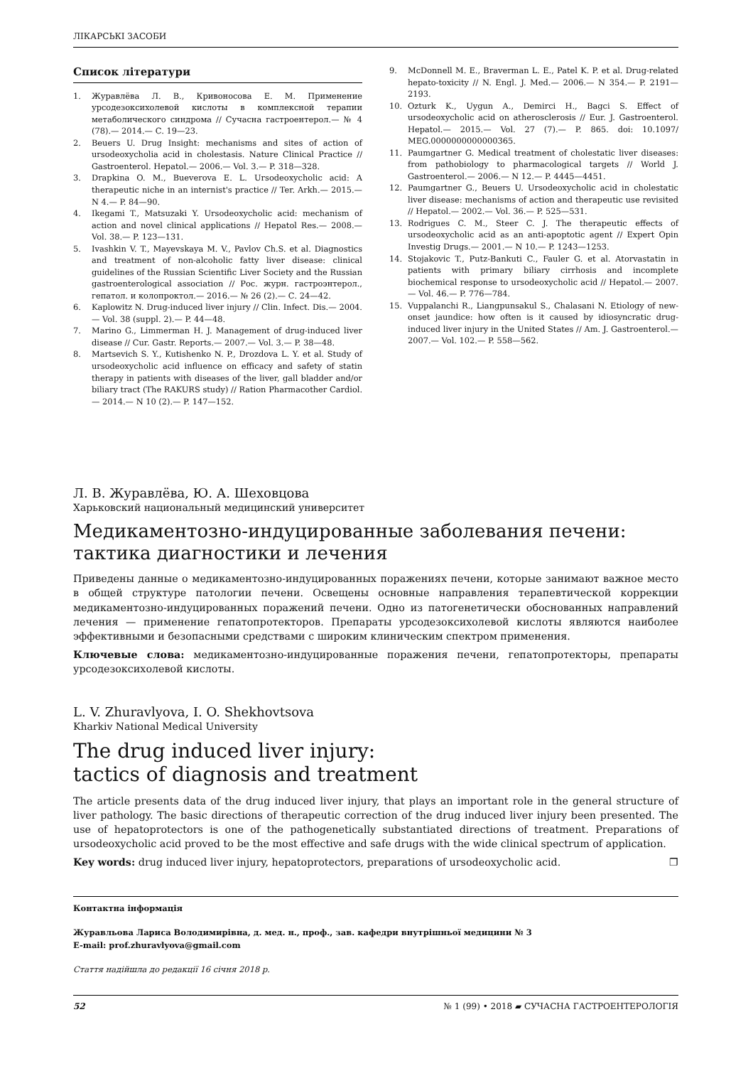ЛІКАРСЬКІ ЗАСОБИ
Список літератури
1. Журавлёва Л. В., Кривоносова Е. М. Применение урсодезоксихолевой кислоты в комплексной терапии метаболического синдрома // Сучасна гастроентерол.— № 4 (78).— 2014.— С. 19—23.
2. Beuers U. Drug Insight: mechanisms and sites of action of ursodeoxycholia acid in cholestasis. Nature Clinical Practice // Gastroenterol. Hepatol.— 2006.— Vol. 3.— P. 318—328.
3. Drapkina O. M., Bueverova E. L. Ursodeoxycholic acid: A therapeutic niche in an internist's practice // Ter. Arkh.— 2015.— N 4.— P. 84—90.
4. Ikegami T., Matsuzaki Y. Ursodeoxycholic acid: mechanism of action and novel clinical applications // Hepatol Res.— 2008.— Vol. 38.— P. 123—131.
5. Ivashkin V. T., Mayevskaya M. V., Pavlov Ch.S. et al. Diagnostics and treatment of non-alcoholic fatty liver disease: clinical guidelines of the Russian Scientific Liver Society and the Russian gastroenterological association // Рос. журн. гастроэнтерол., гепатол. и колопроктол.— 2016.— № 26 (2).— С. 24—42.
6. Kaplowitz N. Drug-induced liver injury // Clin. Infect. Dis.— 2004.— Vol. 38 (suppl. 2).— P. 44—48.
7. Marino G., Limmerman H. J. Management of drug-induced liver disease // Cur. Gastr. Reports.— 2007.— Vol. 3.— P. 38—48.
8. Martsevich S. Y., Kutishenko N. P., Drozdova L. Y. et al. Study of ursodeoxycholic acid influence on efficacy and safety of statin therapy in patients with diseases of the liver, gall bladder and/or biliary tract (The RAKURS study) // Ration Pharmacother Cardiol.— 2014.— N 10 (2).— P. 147—152.
9. McDonnell M. E., Braverman L. E., Patel K. P. et al. Drug-related hepato-toxicity // N. Engl. J. Med.— 2006.— N 354.— P. 2191—2193.
10. Ozturk K., Uygun A., Demirci H., Bagci S. Effect of ursodeoxycholic acid on atherosclerosis // Eur. J. Gastroenterol. Hepatol.— 2015.— Vol. 27 (7).— P. 865. doi: 10.1097/ MEG.0000000000000365.
11. Paumgartner G. Medical treatment of cholestatic liver diseases: from pathobiology to pharmacological targets // World J. Gastroenterol.— 2006.— N 12.— P. 4445—4451.
12. Paumgartner G., Beuers U. Ursodeoxycholic acid in cholestatic liver disease: mechanisms of action and therapeutic use revisited // Hepatol.— 2002.— Vol. 36.— P. 525—531.
13. Rodrigues C. M., Steer C. J. The therapeutic effects of ursodeoxycholic acid as an anti-apoptotic agent // Expert Opin Investig Drugs.— 2001.— N 10.— P. 1243—1253.
14. Stojakovic T., Putz-Bankuti C., Fauler G. et al. Atorvastatin in patients with primary biliary cirrhosis and incomplete biochemical response to ursodeoxycholic acid // Hepatol.— 2007.— Vol. 46.— P. 776—784.
15. Vuppalanchi R., Liangpunsakul S., Chalasani N. Etiology of new-onset jaundice: how often is it caused by idiosyncratic drug-induced liver injury in the United States // Am. J. Gastroenterol.— 2007.— Vol. 102.— P. 558—562.
Л. В. Журавлёва, Ю. А. Шеховцова
Харьковский национальный медицинский университет
Медикаментозно-индуцированные заболевания печени:
тактика диагностики и лечения
Приведены данные о медикаментозно-индуцированных поражениях печени, которые занимают важное место в общей структуре патологии печени. Освещены основные направления терапевтической коррекции медикаментозно-индуцированных поражений печени. Одно из патогенетически обоснованных направлений лечения — применение гепатопротекторов. Препараты урсодезоксихолевой кислоты являются наиболее эффективными и безопасными средствами с широким клиническим спектром применения.
Ключевые слова: медикаментозно-индуцированные поражения печени, гепатопротекторы, препараты урсодезоксихолевой кислоты.
L. V. Zhuravlyova, I. O. Shekhovtsova
Kharkiv National Medical University
The drug induced liver injury:
tactics of diagnosis and treatment
The article presents data of the drug induced liver injury, that plays an important role in the general structure of liver pathology. The basic directions of therapeutic correction of the drug induced liver injury been presented. The use of hepatoprotectors is one of the pathogenetically substantiated directions of treatment. Preparations of ursodeoxycholic acid proved to be the most effective and safe drugs with the wide clinical spectrum of application.
Key words: drug induced liver injury, hepatoprotectors, preparations of ursodeoxycholic acid. ❐
Контактна інформація
Журавльова Лариса Володимирівна, д. мед. н., проф., зав. кафедри внутрішньої медицини № 3
E-mail: prof.zhuravlyova@gmail.com
Стаття надійшла до редакції 16 січня 2018 р.
52 № 1 (99) • 2018 ▰ СУЧАСНА ГАСТРОЕНТЕРОЛОГІЯ